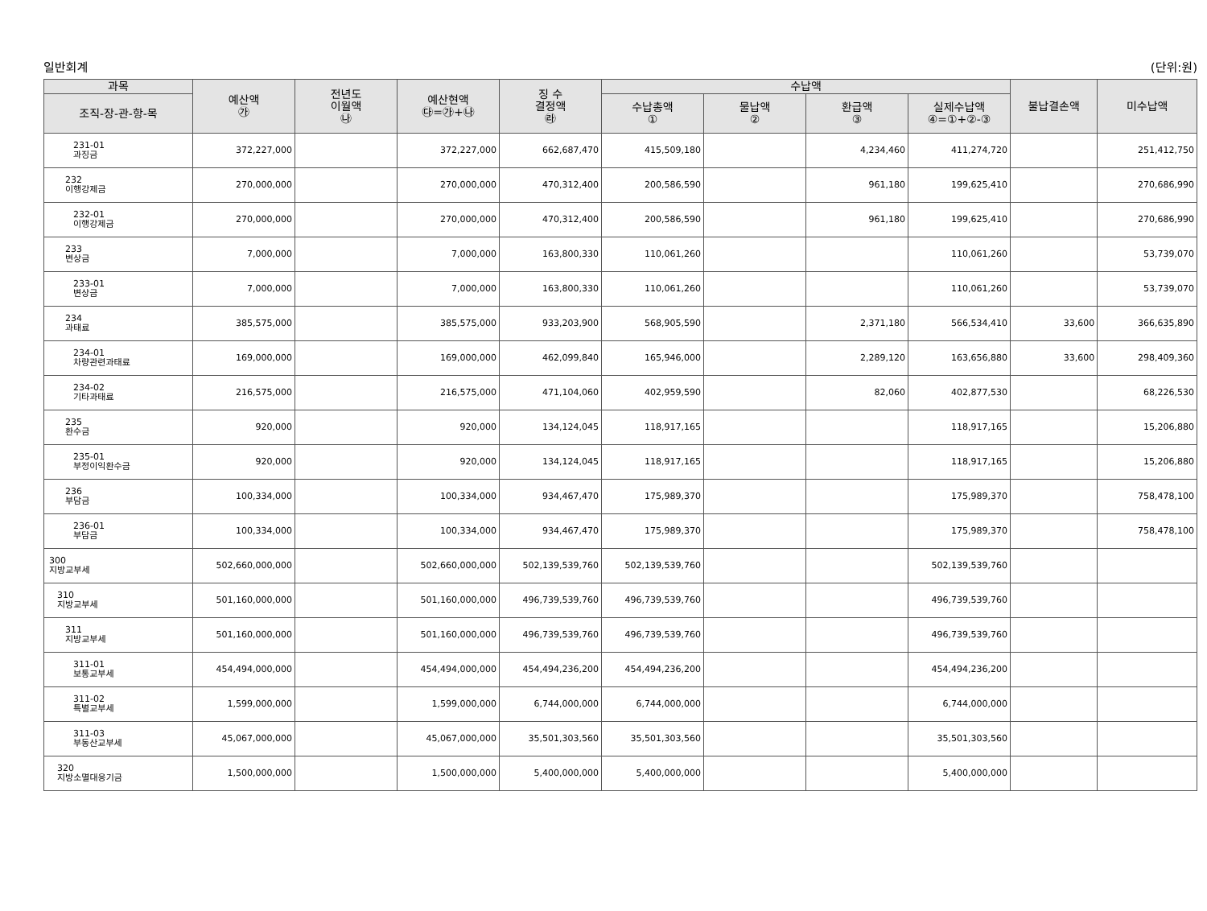일반회계 (단위:원)
| 과목 | 예산액 ㉮ | 전년도 이월액 ㉯ | 예산현액 ㉰=㉮+㉯ | 징 수 결정액 ㉱ | 수납액 | | | | 불납결손액 | 미수납액 |
| --- | --- | --- | --- | --- | --- | --- | --- | --- | --- | --- |
| 조직-장-관-항-목 | | | | | 수납총액 ① | 물납액 ② | 환급액 ③ | 실제수납액 ④=①+②-③ | | |
| 231-01 과징금 | 372,227,000 | | 372,227,000 | 662,687,470 | 415,509,180 | | 4,234,460 | 411,274,720 | | 251,412,750 |
| 232 이행강제금 | 270,000,000 | | 270,000,000 | 470,312,400 | 200,586,590 | | 961,180 | 199,625,410 | | 270,686,990 |
| 232-01 이행강제금 | 270,000,000 | | 270,000,000 | 470,312,400 | 200,586,590 | | 961,180 | 199,625,410 | | 270,686,990 |
| 233 변상금 | 7,000,000 | | 7,000,000 | 163,800,330 | 110,061,260 | | | 110,061,260 | | 53,739,070 |
| 233-01 변상금 | 7,000,000 | | 7,000,000 | 163,800,330 | 110,061,260 | | | 110,061,260 | | 53,739,070 |
| 234 과태료 | 385,575,000 | | 385,575,000 | 933,203,900 | 568,905,590 | | 2,371,180 | 566,534,410 | 33,600 | 366,635,890 |
| 234-01 차량관련과태료 | 169,000,000 | | 169,000,000 | 462,099,840 | 165,946,000 | | 2,289,120 | 163,656,880 | 33,600 | 298,409,360 |
| 234-02 기타과태료 | 216,575,000 | | 216,575,000 | 471,104,060 | 402,959,590 | | 82,060 | 402,877,530 | | 68,226,530 |
| 235 환수금 | 920,000 | | 920,000 | 134,124,045 | 118,917,165 | | | 118,917,165 | | 15,206,880 |
| 235-01 부정이익환수금 | 920,000 | | 920,000 | 134,124,045 | 118,917,165 | | | 118,917,165 | | 15,206,880 |
| 236 부담금 | 100,334,000 | | 100,334,000 | 934,467,470 | 175,989,370 | | | 175,989,370 | | 758,478,100 |
| 236-01 부담금 | 100,334,000 | | 100,334,000 | 934,467,470 | 175,989,370 | | | 175,989,370 | | 758,478,100 |
| 300 지방교부세 | 502,660,000,000 | | 502,660,000,000 | 502,139,539,760 | 502,139,539,760 | | | 502,139,539,760 | | |
| 310 지방교부세 | 501,160,000,000 | | 501,160,000,000 | 496,739,539,760 | 496,739,539,760 | | | 496,739,539,760 | | |
| 311 지방교부세 | 501,160,000,000 | | 501,160,000,000 | 496,739,539,760 | 496,739,539,760 | | | 496,739,539,760 | | |
| 311-01 보통교부세 | 454,494,000,000 | | 454,494,000,000 | 454,494,236,200 | 454,494,236,200 | | | 454,494,236,200 | | |
| 311-02 특별교부세 | 1,599,000,000 | | 1,599,000,000 | 6,744,000,000 | 6,744,000,000 | | | 6,744,000,000 | | |
| 311-03 부동산교부세 | 45,067,000,000 | | 45,067,000,000 | 35,501,303,560 | 35,501,303,560 | | | 35,501,303,560 | | |
| 320 지방소멸대응기금 | 1,500,000,000 | | 1,500,000,000 | 5,400,000,000 | 5,400,000,000 | | | 5,400,000,000 | | |